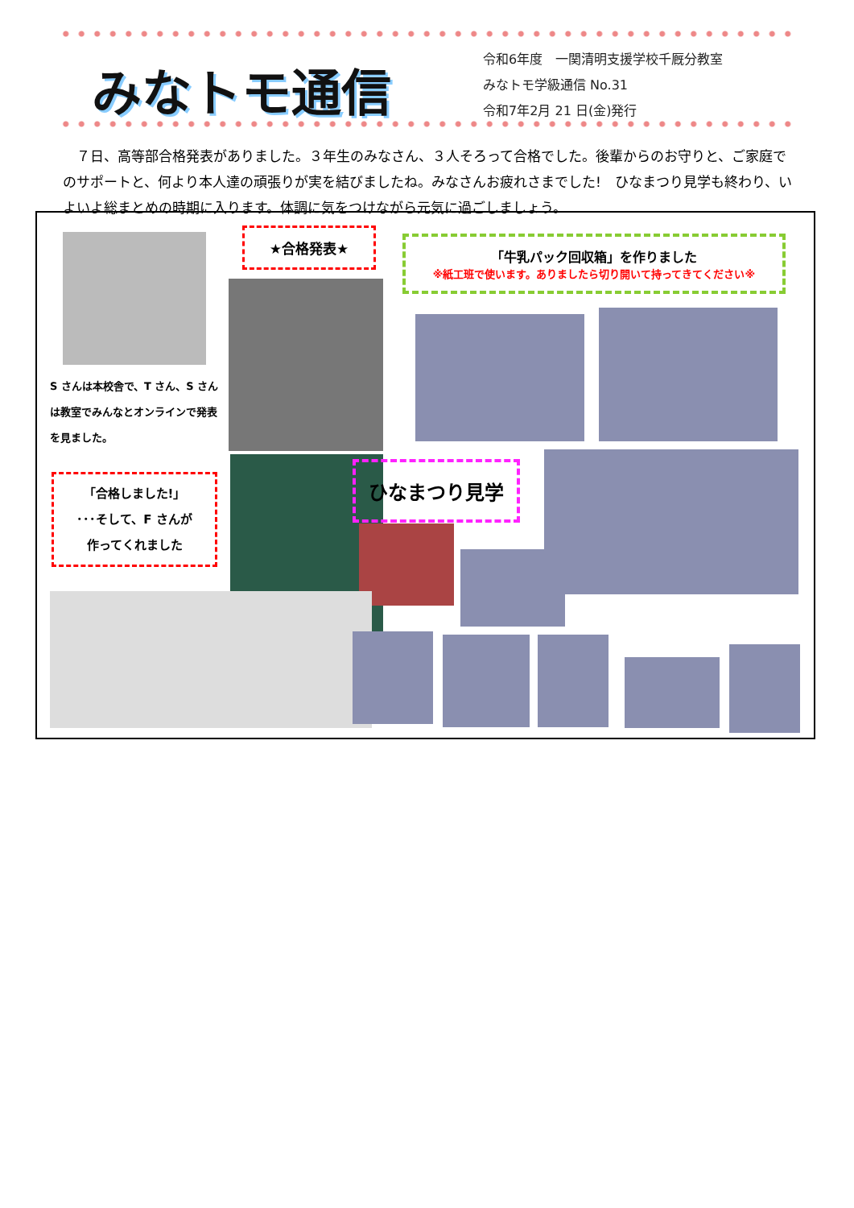みなトモ通信
令和6年度　一関清明支援学校千厩分教室
みなトモ学級通信 No.31
令和7年2月 21 日(金)発行
　７日、高等部合格発表がありました。３年生のみなさん、３人そろって合格でした。後輩からのお守りと、ご家庭でのサポートと、何より本人達の頑張りが実を結びましたね。みなさんお疲れさまでした!　ひなまつり見学も終わり、いよいよ総まとめの時期に入ります。体調に気をつけながら元気に過ごしましょう。
★合格発表★
「牛乳パック回収箱」を作りました
※紙工班で使います。ありましたら切り開いて持ってきてください※
S さんは本校舎で、T さん、S さんは教室でみんなとオンラインで発表を見ました。
「合格しました!」
･･･そして、F さんが
作ってくれました
ひなまつり見学